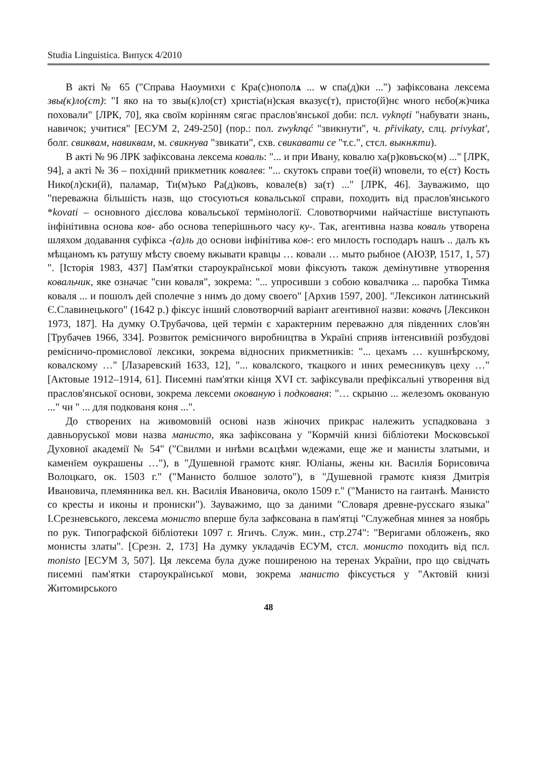Studia Linguistica. Випуск 4/2010
В акті № 65 ("Справа Наоумихи с Кра(с)нополѧ ... ѡ спа(д)ки ...") зафіксована лексема звы(к)ло(ст): "І яко на то звы(к)ло(ст) христіа(н)ская вказує(т), присто(й)нє ѡного нєбо(ж)чика поховали" [ЛРК, 70], яка своїм корінням сягає праслов'янської доби: псл. vyknǫti "набувати знань, навичок; учитися" [ЕСУМ 2, 249-250] (пор.: пол. zwyknąć "звикнути", ч. přivikaty, слц. privykat', болг. свиквам, навиквам, м. свикнува "звикати", схв. свикавати се "т.с.", стсл. выкнѫти).
В акті № 96 ЛРК зафіксована лексема коваль: "... и при Ивану, ковалю ха(р)ковъско(м) ..." [ЛРК, 94], а акті № 36 – похідний прикметник ковалев: "... скутокъ справи тое(й) ѡповели, то е(ст) Кость Нико(л)ски(й), паламар, Ти(м)ъко Ра(д)ковъ, ковале(в) за(т) ..." [ЛРК, 46]. Зауважимо, що "переважна більшість назв, що стосуються ковальської справи, походить від праслов'янського *kovati – основного дієслова ковальської термінології. Словотворчими найчастіше виступають інфінітивна основа ков- або основа теперішнього часу ку-. Так, агентивна назва коваль утворена шляхом додавання суфікса -(а)ль до основи інфінітива ков-: его милость господаръ нашъ .. далъ къ мѣщаномъ къ ратушу мѣсту своему вжывати кравцы … ковали … мыто рыбное (АЮЗР, 1517, 1, 57) ". [Історія 1983, 437] Пам'ятки староукраїнської мови фіксують також демінутивне утворення ковальчик, яке означає "син коваля", зокрема: "... упросивши з собою ковалчика ... паробка Тимка коваля ... и пошолъ дей сполечне з нимъ до дому своего" [Архив 1597, 200]. "Лексикон латинський Є.Славинецького" (1642 р.) фіксує інший словотворчий варіант агентивної назви: ковачъ [Лексикон 1973, 187]. На думку О.Трубачова, цей термін є характерним переважно для південних слов'ян [Трубачев 1966, 334]. Розвиток ремісничого виробництва в Україні сприяв інтенсивній розбудові ремісничо-промислової лексики, зокрема відносних прикметників: "... цехамъ … кушнѣрскому, ковалскому …" [Лазаревский 1633, 12], "... ковалского, ткацкого и иних ремесникувъ цеху …" [Актовые 1912–1914, 61]. Писемні пам'ятки кінця XVI ст. зафіксували префіксальні утворення від праслов'янської основи, зокрема лексеми окованую і подкованя: "… скрыню ... железомъ окованую ..." чи " ... для подкованя коня ...".
До створених на живомовній основі назв жіночих прикрас належить успадкована з давньоруської мови назва манисто, яка зафіксована у "Кормчій книзі бібліотеки Московської Духовної академії № 54" ("Свилми и инѣми всѧцѣми ѡдежами, еще же и манисты златыми, и каменїем оукрашены …"), в "Душевной грамотє княг. Юліаны, жены кн. Василія Борисовича Волоцкаго, ок. 1503 г." ("Манисто болшое золото"), в "Душевной грамотє князя Дмитрія Ивановича, племянника вел. кн. Василія Ивановича, около 1509 г." ("Манисто на гаитанѣ. Манисто со кресты и иконы и прониски"). Зауважимо, що за даними "Словаря древне-русскаго языка" І.Срезневського, лексема монисто вперше була зафксована в пам'ятці "Служебная минея за ноябрь по рук. Типографской бібліотеки 1097 г. Ягичъ. Служ. мин., стр.274": "Веригами обложенъ, яко монисты златы". [Срезн. 2, 173] На думку укладачів ЕСУМ, стсл. монисто походить від псл. monisto [ЕСУМ 3, 507]. Ця лексема була дуже поширеною на теренах України, про що свідчать писемні пам'ятки староукраїнської мови, зокрема манисто фіксується у "Актовій книзі Житомирського
48